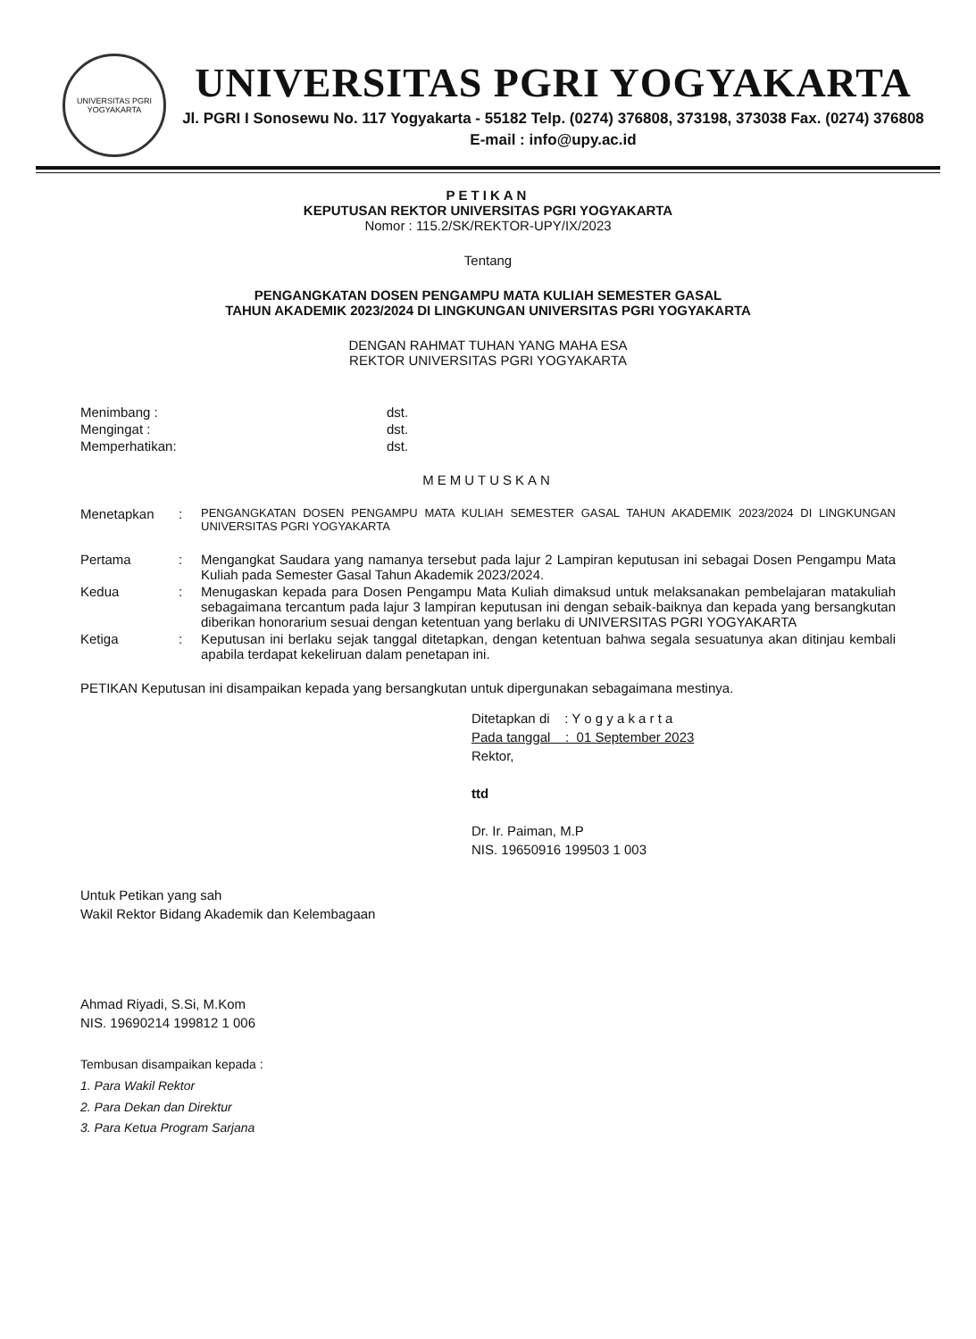UNIVERSITAS PGRI YOGYAKARTA
UNIVERSITAS PGRI YOGYAKARTA
Jl. PGRI I Sonosewu No. 117 Yogyakarta - 55182 Telp. (0274) 376808, 373198, 373038 Fax. (0274) 376808
E-mail : info@upy.ac.id
PETIKAN
KEPUTUSAN REKTOR UNIVERSITAS PGRI YOGYAKARTA
Nomor : 115.2/SK/REKTOR-UPY/IX/2023
Tentang
PENGANGKATAN DOSEN PENGAMPU MATA KULIAH SEMESTER GASAL
TAHUN AKADEMIK 2023/2024 DI LINGKUNGAN UNIVERSITAS PGRI YOGYAKARTA
DENGAN RAHMAT TUHAN YANG MAHA ESA
REKTOR UNIVERSITAS PGRI YOGYAKARTA
| Menimbang : | dst. |
| Mengingat : | dst. |
| Memperhatikan: | dst. |
MEMUTUSKAN
| Menetapkan | : | PENGANGKATAN DOSEN PENGAMPU MATA KULIAH SEMESTER GASAL TAHUN AKADEMIK 2023/2024 DI LINGKUNGAN UNIVERSITAS PGRI YOGYAKARTA |
| Pertama | : | Mengangkat Saudara yang namanya tersebut pada lajur 2 Lampiran keputusan ini sebagai Dosen Pengampu Mata Kuliah pada Semester Gasal Tahun Akademik 2023/2024. |
| Kedua | : | Menugaskan kepada para Dosen Pengampu Mata Kuliah dimaksud untuk melaksanakan pembelajaran matakuliah sebagaimana tercantum pada lajur 3 lampiran keputusan ini dengan sebaik-baiknya dan kepada yang bersangkutan diberikan honorarium sesuai dengan ketentuan yang berlaku di UNIVERSITAS PGRI YOGYAKARTA |
| Ketiga | : | Keputusan ini berlaku sejak tanggal ditetapkan, dengan ketentuan bahwa segala sesuatunya akan ditinjau kembali apabila terdapat kekeliruan dalam penetapan ini. |
PETIKAN Keputusan ini disampaikan kepada yang bersangkutan untuk dipergunakan sebagaimana mestinya.
Ditetapkan di : Y o g y a k a r t a
Pada tanggal : 01 September 2023
Rektor,
ttd
Dr. Ir. Paiman, M.P
NIS. 19650916 199503 1 003
Untuk Petikan yang sah
Wakil Rektor Bidang Akademik dan Kelembagaan
Ahmad Riyadi, S.Si, M.Kom
NIS. 19690214 199812 1 006
Tembusan disampaikan kepada :
1. Para Wakil Rektor
2. Para Dekan dan Direktur
3. Para Ketua Program Sarjana